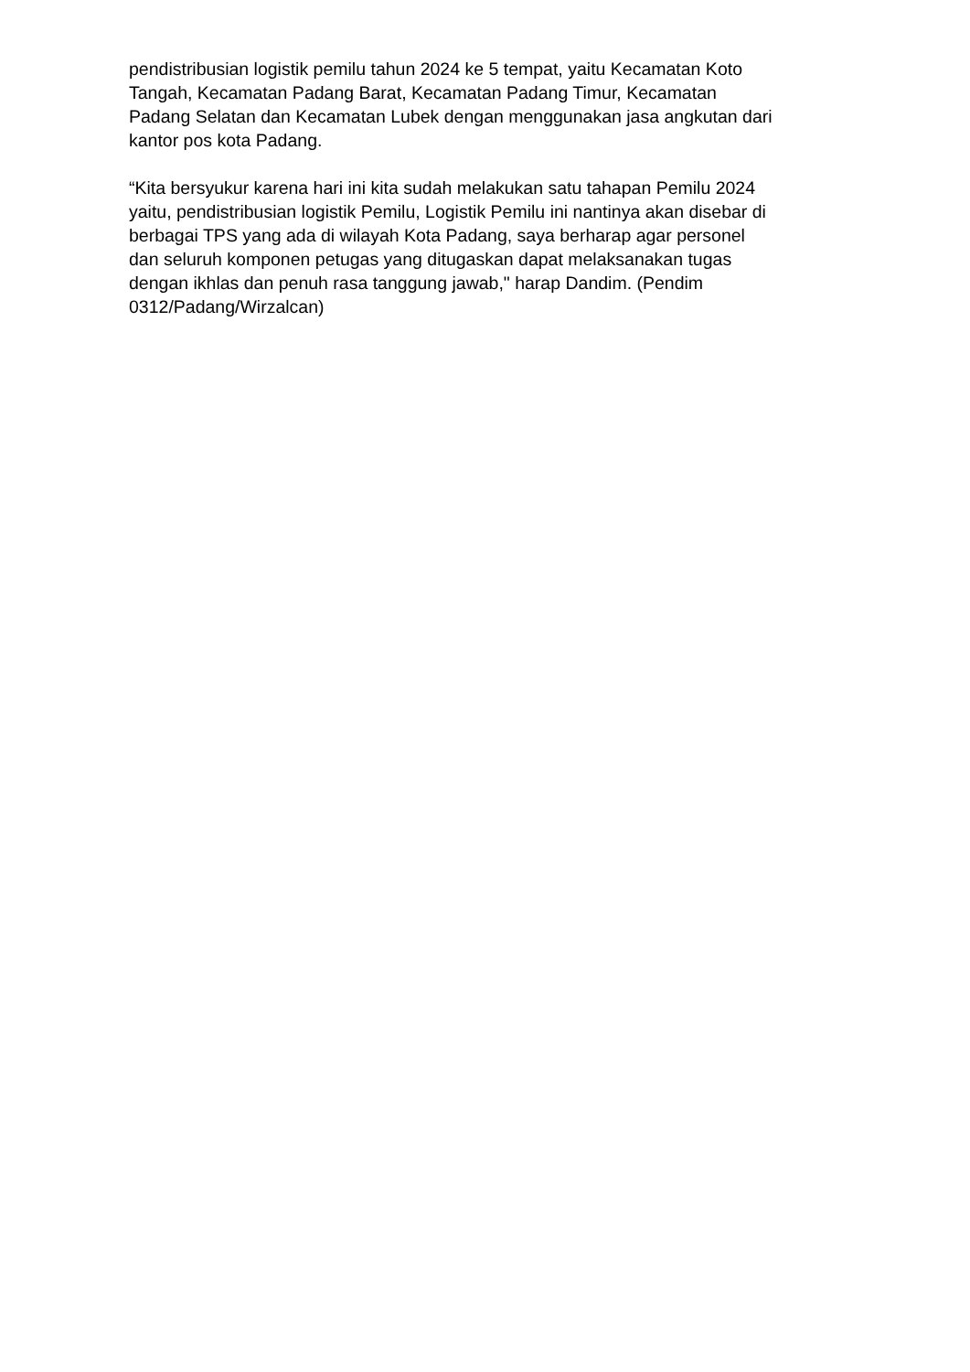pendistribusian logistik pemilu tahun 2024 ke 5 tempat, yaitu Kecamatan Koto
Tangah, Kecamatan Padang Barat, Kecamatan Padang Timur, Kecamatan
Padang Selatan dan Kecamatan Lubek dengan menggunakan jasa angkutan dari
kantor pos kota Padang.
“Kita bersyukur karena hari ini kita sudah melakukan satu tahapan Pemilu 2024
yaitu, pendistribusian logistik Pemilu, Logistik Pemilu ini nantinya akan disebar di
berbagai TPS yang ada di wilayah Kota Padang, saya berharap agar personel
dan seluruh komponen petugas yang ditugaskan dapat melaksanakan tugas
dengan ikhlas dan penuh rasa tanggung jawab," harap Dandim. (Pendim
0312/Padang/Wirzalcan)